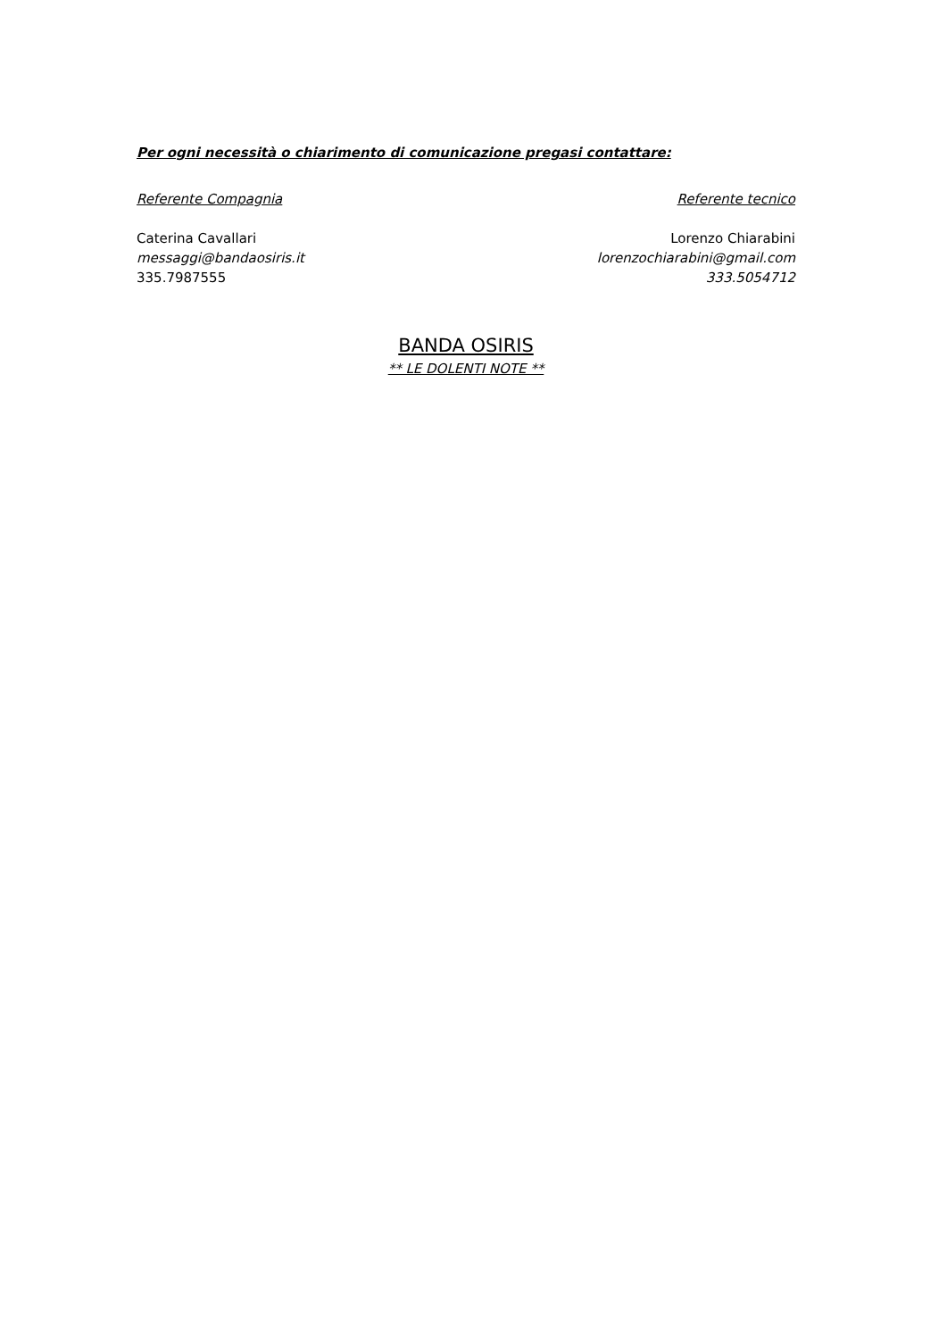Per ogni necessità o chiarimento di comunicazione pregasi contattare:
Referente Compagnia Referente tecnico
Caterina Cavallari
messaggi@bandaosiris.it
335.7987555
Lorenzo Chiarabini
lorenzochiarabini@gmail.com
333.5054712
BANDA OSIRIS
** LE DOLENTI NOTE **